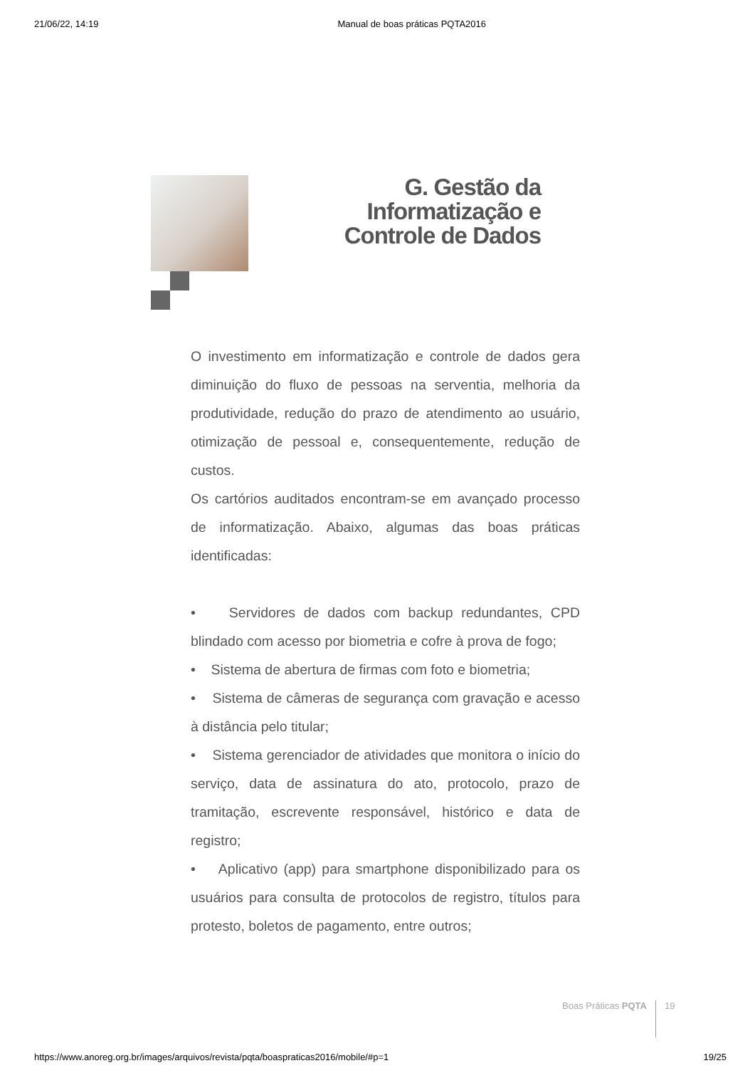21/06/22, 14:19 Manual de boas práticas PQTA2016
G. Gestão da Informatização e Controle de Dados
O investimento em informatização e controle de dados gera diminuição do fluxo de pessoas na serventia, melhoria da produtividade, redução do prazo de atendimento ao usuário, otimização de pessoal e, consequentemente, redução de custos.
Os cartórios auditados encontram-se em avançado processo de informatização. Abaixo, algumas das boas práticas identificadas:
• Servidores de dados com backup redundantes, CPD blindado com acesso por biometria e cofre à prova de fogo;
• Sistema de abertura de firmas com foto e biometria;
• Sistema de câmeras de segurança com gravação e acesso à distância pelo titular;
• Sistema gerenciador de atividades que monitora o início do serviço, data de assinatura do ato, protocolo, prazo de tramitação, escrevente responsável, histórico e data de registro;
• Aplicativo (app) para smartphone disponibilizado para os usuários para consulta de protocolos de registro, títulos para protesto, boletos de pagamento, entre outros;
Boas Práticas PQTA 19
https://www.anoreg.org.br/images/arquivos/revista/pqta/boaspraticas2016/mobile/#p=1 19/25